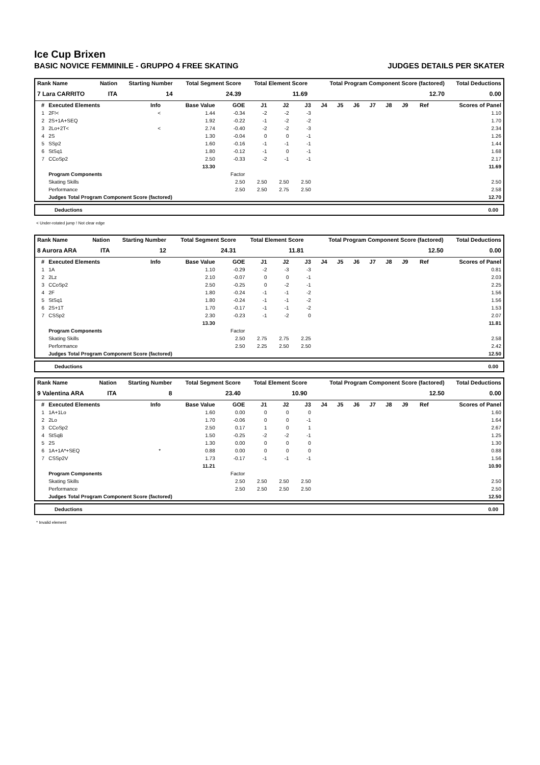Ice Cup Brixen
BASIC NOVICE FEMMINILE - GRUPPO 4 FREE SKATING JUDGES DETAILS PER SKATER
| Rank Name | Nation | Starting Number | Total Segment Score | Total Element Score | Total Program Component Score (factored) | Total Deductions |
| --- | --- | --- | --- | --- | --- | --- |
| 7 Lara CARRITO | ITA | 14 | 24.39 | 11.69 | 12.70 | 0.00 |
| # | Executed Elements | Info | Base Value | GOE | J1 | J2 | J3 | J4 | J5 | J6 | J7 | J8 | J9 | Ref | Scores of Panel |
| --- | --- | --- | --- | --- | --- | --- | --- | --- | --- | --- | --- | --- | --- | --- | --- |
| 1 | 2F!< | < | 1.44 | -0.34 | -2 | -2 | -3 | | | | | | | | 1.10 |
| 2 | 2S+1A+SEQ | | 1.92 | -0.22 | -1 | -2 | -2 | | | | | | | | 1.70 |
| 3 | 2Lo+2T< | < | 2.74 | -0.40 | -2 | -2 | -3 | | | | | | | | 2.34 |
| 4 | 2S | | 1.30 | -0.04 | 0 | 0 | -1 | | | | | | | | 1.26 |
| 5 | SSp2 | | 1.60 | -0.16 | -1 | -1 | -1 | | | | | | | | 1.44 |
| 6 | StSq1 | | 1.80 | -0.12 | -1 | 0 | -1 | | | | | | | | 1.68 |
| 7 | CCoSp2 | | 2.50 | -0.33 | -2 | -1 | -1 | | | | | | | | 2.17 |
| | | | 13.30 | | | | | | | | | | | | 11.69 |
| | Program Components | | | Factor | | | | | | | | | | | |
| | Skating Skills | | | 2.50 | 2.50 | 2.50 | 2.50 | | | | | | | | 2.50 |
| | Performance | | | 2.50 | 2.50 | 2.75 | 2.50 | | | | | | | | 2.58 |
| | Judges Total Program Component Score (factored) | | | | | | | | | | | | | | 12.70 |
Deductions 0.00
< Under-rotated jump ! Not clear edge
| Rank Name | Nation | Starting Number | Total Segment Score | Total Element Score | Total Program Component Score (factored) | Total Deductions |
| --- | --- | --- | --- | --- | --- | --- |
| 8 Aurora ARA | ITA | 12 | 24.31 | 11.81 | 12.50 | 0.00 |
| # | Executed Elements | Info | Base Value | GOE | J1 | J2 | J3 | J4 | J5 | J6 | J7 | J8 | J9 | Ref | Scores of Panel |
| --- | --- | --- | --- | --- | --- | --- | --- | --- | --- | --- | --- | --- | --- | --- | --- |
| 1 | 1A | | 1.10 | -0.29 | -2 | -3 | -3 | | | | | | | | 0.81 |
| 2 | 2Lz | | 2.10 | -0.07 | 0 | 0 | -1 | | | | | | | | 2.03 |
| 3 | CCoSp2 | | 2.50 | -0.25 | 0 | -2 | -1 | | | | | | | | 2.25 |
| 4 | 2F | | 1.80 | -0.24 | -1 | -1 | -2 | | | | | | | | 1.56 |
| 5 | StSq1 | | 1.80 | -0.24 | -1 | -1 | -2 | | | | | | | | 1.56 |
| 6 | 2S+1T | | 1.70 | -0.17 | -1 | -1 | -2 | | | | | | | | 1.53 |
| 7 | CSSp2 | | 2.30 | -0.23 | -1 | -2 | 0 | | | | | | | | 2.07 |
| | | | 13.30 | | | | | | | | | | | | 11.81 |
| | Program Components | | | Factor | | | | | | | | | | | |
| | Skating Skills | | | 2.50 | 2.75 | 2.75 | 2.25 | | | | | | | | 2.58 |
| | Performance | | | 2.50 | 2.25 | 2.50 | 2.50 | | | | | | | | 2.42 |
| | Judges Total Program Component Score (factored) | | | | | | | | | | | | | | 12.50 |
Deductions 0.00
| Rank Name | Nation | Starting Number | Total Segment Score | Total Element Score | Total Program Component Score (factored) | Total Deductions |
| --- | --- | --- | --- | --- | --- | --- |
| 9 Valentina ARA | ITA | 8 | 23.40 | 10.90 | 12.50 | 0.00 |
| # | Executed Elements | Info | Base Value | GOE | J1 | J2 | J3 | J4 | J5 | J6 | J7 | J8 | J9 | Ref | Scores of Panel |
| --- | --- | --- | --- | --- | --- | --- | --- | --- | --- | --- | --- | --- | --- | --- | --- |
| 1 | 1A+1Lo | | 1.60 | 0.00 | 0 | 0 | 0 | | | | | | | | 1.60 |
| 2 | 2Lo | | 1.70 | -0.06 | 0 | 0 | -1 | | | | | | | | 1.64 |
| 3 | CCoSp2 | | 2.50 | 0.17 | 1 | 0 | 1 | | | | | | | | 2.67 |
| 4 | StSqB | | 1.50 | -0.25 | -2 | -2 | -1 | | | | | | | | 1.25 |
| 5 | 2S | | 1.30 | 0.00 | 0 | 0 | 0 | | | | | | | | 1.30 |
| 6 | 1A+1A*+SEQ | * | 0.88 | 0.00 | 0 | 0 | 0 | | | | | | | | 0.88 |
| 7 | CSSp2V | | 1.73 | -0.17 | -1 | -1 | -1 | | | | | | | | 1.56 |
| | | | 11.21 | | | | | | | | | | | | 10.90 |
| | Program Components | | | Factor | | | | | | | | | | | |
| | Skating Skills | | | 2.50 | 2.50 | 2.50 | 2.50 | | | | | | | | 2.50 |
| | Performance | | | 2.50 | 2.50 | 2.50 | 2.50 | | | | | | | | 2.50 |
| | Judges Total Program Component Score (factored) | | | | | | | | | | | | | | 12.50 |
Deductions 0.00
* Invalid element